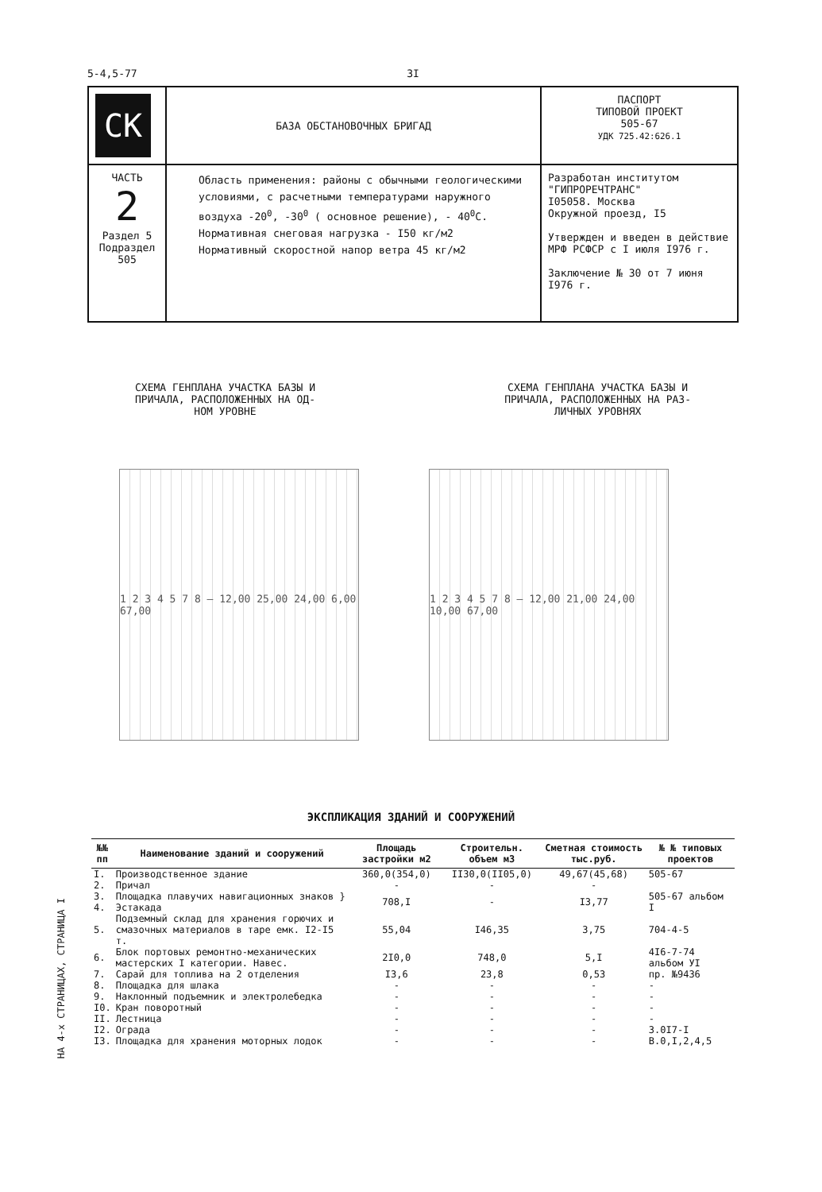5-4,5-77 3I
| СК | БАЗА ОБСТАНОВОЧНЫХ БРИГАД | ПАСПОРТ ТИПОВОЙ ПРОЕКТ 505-67 УДК 725.42:626.1 |
| ЧАСТЬ 2 Раздел 5 Подраздел 505 | Область применения: районы с обычными геологическими условиями, с расчетными температурами наружного воздуха -20<sup>0</sup>, -30<sup>0</sup> ( основное решение), - 40<sup>0</sup>С. Нормативная снеговая нагрузка - I50 кг/м2 Нормативный скоростной напор ветра 45 кг/м2 | Разработан институтом "ГИПРОРЕЧТРАНС" I05058. Москва Окружной проезд, I5 Утвержден и введен в действие МРФ РСФСР с I июля I976 г. Заключение № 30 от 7 июня I976 г. |
СХЕМА ГЕНПЛАНА УЧАСТКА БАЗЫ И
ПРИЧАЛА, РАСПОЛОЖЕННЫХ НА ОД-
НОМ УРОВНЕ
СХЕМА ГЕНПЛАНА УЧАСТКА БАЗЫ И
ПРИЧАЛА, РАСПОЛОЖЕННЫХ НА РАЗ-
ЛИЧНЫХ УРОВНЯХ
1 2 3 4 5 7 8 — 12,00 25,00 24,00 6,00 67,00
1 2 3 4 5 7 8 — 12,00 21,00 24,00 10,00 67,00
ЭКСПЛИКАЦИЯ ЗДАНИЙ И СООРУЖЕНИЙ
| №№ пп | Наименование зданий и сооружений | Площадь застройки м2 | Строительн. объем м3 | Сметная стоимость тыс.руб. | № № типовых проектов |
| --- | --- | --- | --- | --- | --- |
| I. | Производственное здание | 360,0(354,0) | II30,0(II05,0) | 49,67(45,68) | 505-67 |
| 2. | Причал | - | - | - | |
| 3. | Площадка плавучих навигационных знаков } | 708,I | - | I3,77 | 505-67 альбом I |
| 4. | Эстакада | | | | |
| 5. | Подземный склад для хранения горючих и смазочных материалов в таре емк. I2-I5 т. | 55,04 | I46,35 | 3,75 | 704-4-5 |
| 6. | Блок портовых ремонтно-механических мастерских I категории. Навес. | 2I0,0 | 748,0 | 5,I | 4I6-7-74 альбом УI |
| 7. | Сарай для топлива на 2 отделения | I3,6 | 23,8 | 0,53 | пр. №9436 |
| 8. | Площадка для шлака | - | - | - | - |
| 9. | Наклонный подъемник и электролебедка | - | - | - | - |
| I0. | Кран поворотный | - | - | - | - |
| II. | Лестница | - | - | - | - |
| I2. | Ограда | - | - | - | 3.0I7-I |
| I3. | Площадка для хранения моторных лодок | - | - | - | В.0,I,2,4,5 |
НА 4-х СТРАНИЦАХ, СТРАНИЦА I